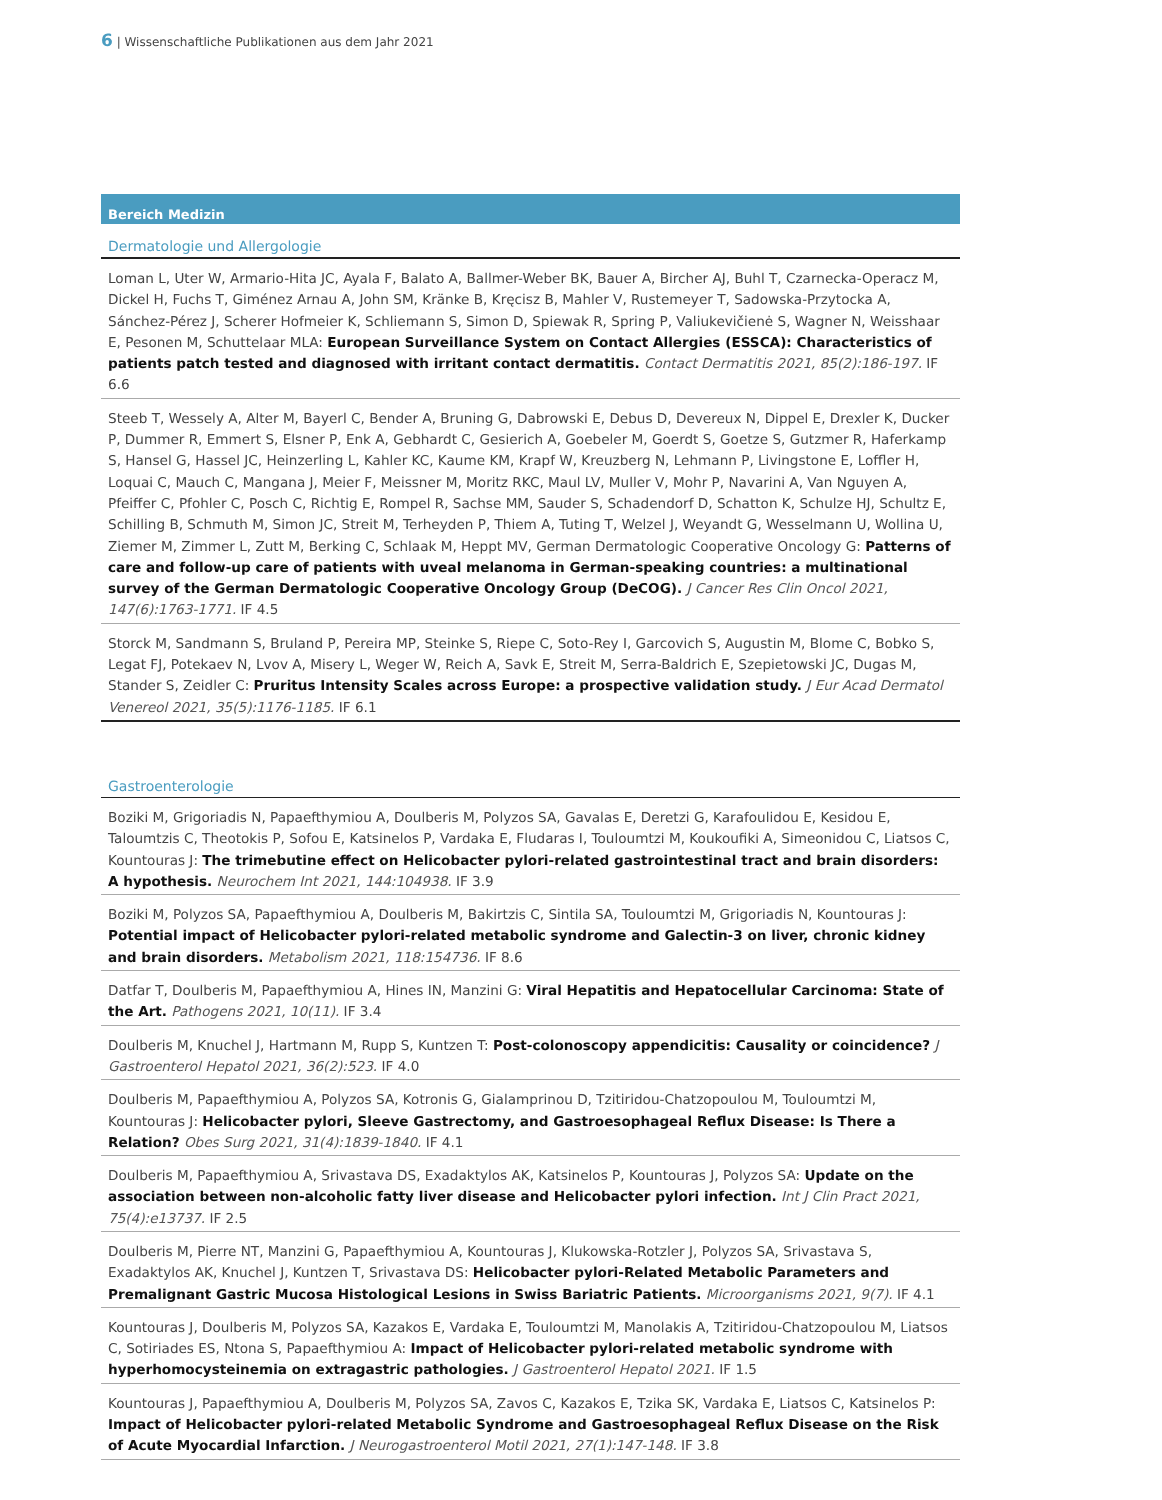6 | Wissenschaftliche Publikationen aus dem Jahr 2021
Bereich Medizin
Dermatologie und Allergologie
Loman L, Uter W, Armario-Hita JC, Ayala F, Balato A, Ballmer-Weber BK, Bauer A, Bircher AJ, Buhl T, Czarnecka-Operacz M, Dickel H, Fuchs T, Giménez Arnau A, John SM, Kränke B, Kręcisz B, Mahler V, Rustemeyer T, Sadowska-Przytocka A, Sánchez-Pérez J, Scherer Hofmeier K, Schliemann S, Simon D, Spiewak R, Spring P, Valiukevičienė S, Wagner N, Weisshaar E, Pesonen M, Schuttelaar MLA: European Surveillance System on Contact Allergies (ESSCA): Characteristics of patients patch tested and diagnosed with irritant contact dermatitis. Contact Dermatitis 2021, 85(2):186-197. IF 6.6
Steeb T, Wessely A, Alter M, Bayerl C, Bender A, Bruning G, Dabrowski E, Debus D, Devereux N, Dippel E, Drexler K, Ducker P, Dummer R, Emmert S, Elsner P, Enk A, Gebhardt C, Gesierich A, Goebeler M, Goerdt S, Goetze S, Gutzmer R, Haferkamp S, Hansel G, Hassel JC, Heinzerling L, Kahler KC, Kaume KM, Krapf W, Kreuzberg N, Lehmann P, Livingstone E, Loffler H, Loquai C, Mauch C, Mangana J, Meier F, Meissner M, Moritz RKC, Maul LV, Muller V, Mohr P, Navarini A, Van Nguyen A, Pfeiffer C, Pfohler C, Posch C, Richtig E, Rompel R, Sachse MM, Sauder S, Schadendorf D, Schatton K, Schulze HJ, Schultz E, Schilling B, Schmuth M, Simon JC, Streit M, Terheyden P, Thiem A, Tuting T, Welzel J, Weyandt G, Wesselmann U, Wollina U, Ziemer M, Zimmer L, Zutt M, Berking C, Schlaak M, Heppt MV, German Dermatologic Cooperative Oncology G: Patterns of care and follow-up care of patients with uveal melanoma in German-speaking countries: a multinational survey of the German Dermatologic Cooperative Oncology Group (DeCOG). J Cancer Res Clin Oncol 2021, 147(6):1763-1771. IF 4.5
Storck M, Sandmann S, Bruland P, Pereira MP, Steinke S, Riepe C, Soto-Rey I, Garcovich S, Augustin M, Blome C, Bobko S, Legat FJ, Potekaev N, Lvov A, Misery L, Weger W, Reich A, Savk E, Streit M, Serra-Baldrich E, Szepietowski JC, Dugas M, Stander S, Zeidler C: Pruritus Intensity Scales across Europe: a prospective validation study. J Eur Acad Dermatol Venereol 2021, 35(5):1176-1185. IF 6.1
Gastroenterologie
Boziki M, Grigoriadis N, Papaefthymiou A, Doulberis M, Polyzos SA, Gavalas E, Deretzi G, Karafoulidou E, Kesidou E, Taloumtzis C, Theotokis P, Sofou E, Katsinelos P, Vardaka E, Fludaras I, Touloumtzi M, Koukoufiki A, Simeonidou C, Liatsos C, Kountouras J: The trimebutine effect on Helicobacter pylori-related gastrointestinal tract and brain disorders: A hypothesis. Neurochem Int 2021, 144:104938. IF 3.9
Boziki M, Polyzos SA, Papaefthymiou A, Doulberis M, Bakirtzis C, Sintila SA, Touloumtzi M, Grigoriadis N, Kountouras J: Potential impact of Helicobacter pylori-related metabolic syndrome and Galectin-3 on liver, chronic kidney and brain disorders. Metabolism 2021, 118:154736. IF 8.6
Datfar T, Doulberis M, Papaefthymiou A, Hines IN, Manzini G: Viral Hepatitis and Hepatocellular Carcinoma: State of the Art. Pathogens 2021, 10(11). IF 3.4
Doulberis M, Knuchel J, Hartmann M, Rupp S, Kuntzen T: Post-colonoscopy appendicitis: Causality or coincidence? J Gastroenterol Hepatol 2021, 36(2):523. IF 4.0
Doulberis M, Papaefthymiou A, Polyzos SA, Kotronis G, Gialamprinou D, Tzitiridou-Chatzopoulou M, Touloumtzi M, Kountouras J: Helicobacter pylori, Sleeve Gastrectomy, and Gastroesophageal Reflux Disease: Is There a Relation? Obes Surg 2021, 31(4):1839-1840. IF 4.1
Doulberis M, Papaefthymiou A, Srivastava DS, Exadaktylos AK, Katsinelos P, Kountouras J, Polyzos SA: Update on the association between non-alcoholic fatty liver disease and Helicobacter pylori infection. Int J Clin Pract 2021, 75(4):e13737. IF 2.5
Doulberis M, Pierre NT, Manzini G, Papaefthymiou A, Kountouras J, Klukowska-Rotzler J, Polyzos SA, Srivastava S, Exadaktylos AK, Knuchel J, Kuntzen T, Srivastava DS: Helicobacter pylori-Related Metabolic Parameters and Premalignant Gastric Mucosa Histological Lesions in Swiss Bariatric Patients. Microorganisms 2021, 9(7). IF 4.1
Kountouras J, Doulberis M, Polyzos SA, Kazakos E, Vardaka E, Touloumtzi M, Manolakis A, Tzitiridou-Chatzopoulou M, Liatsos C, Sotiriades ES, Ntona S, Papaefthymiou A: Impact of Helicobacter pylori-related metabolic syndrome with hyperhomocysteinemia on extragastric pathologies. J Gastroenterol Hepatol 2021. IF 1.5
Kountouras J, Papaefthymiou A, Doulberis M, Polyzos SA, Zavos C, Kazakos E, Tzika SK, Vardaka E, Liatsos C, Katsinelos P: Impact of Helicobacter pylori-related Metabolic Syndrome and Gastroesophageal Reflux Disease on the Risk of Acute Myocardial Infarction. J Neurogastroenterol Motil 2021, 27(1):147-148. IF 3.8